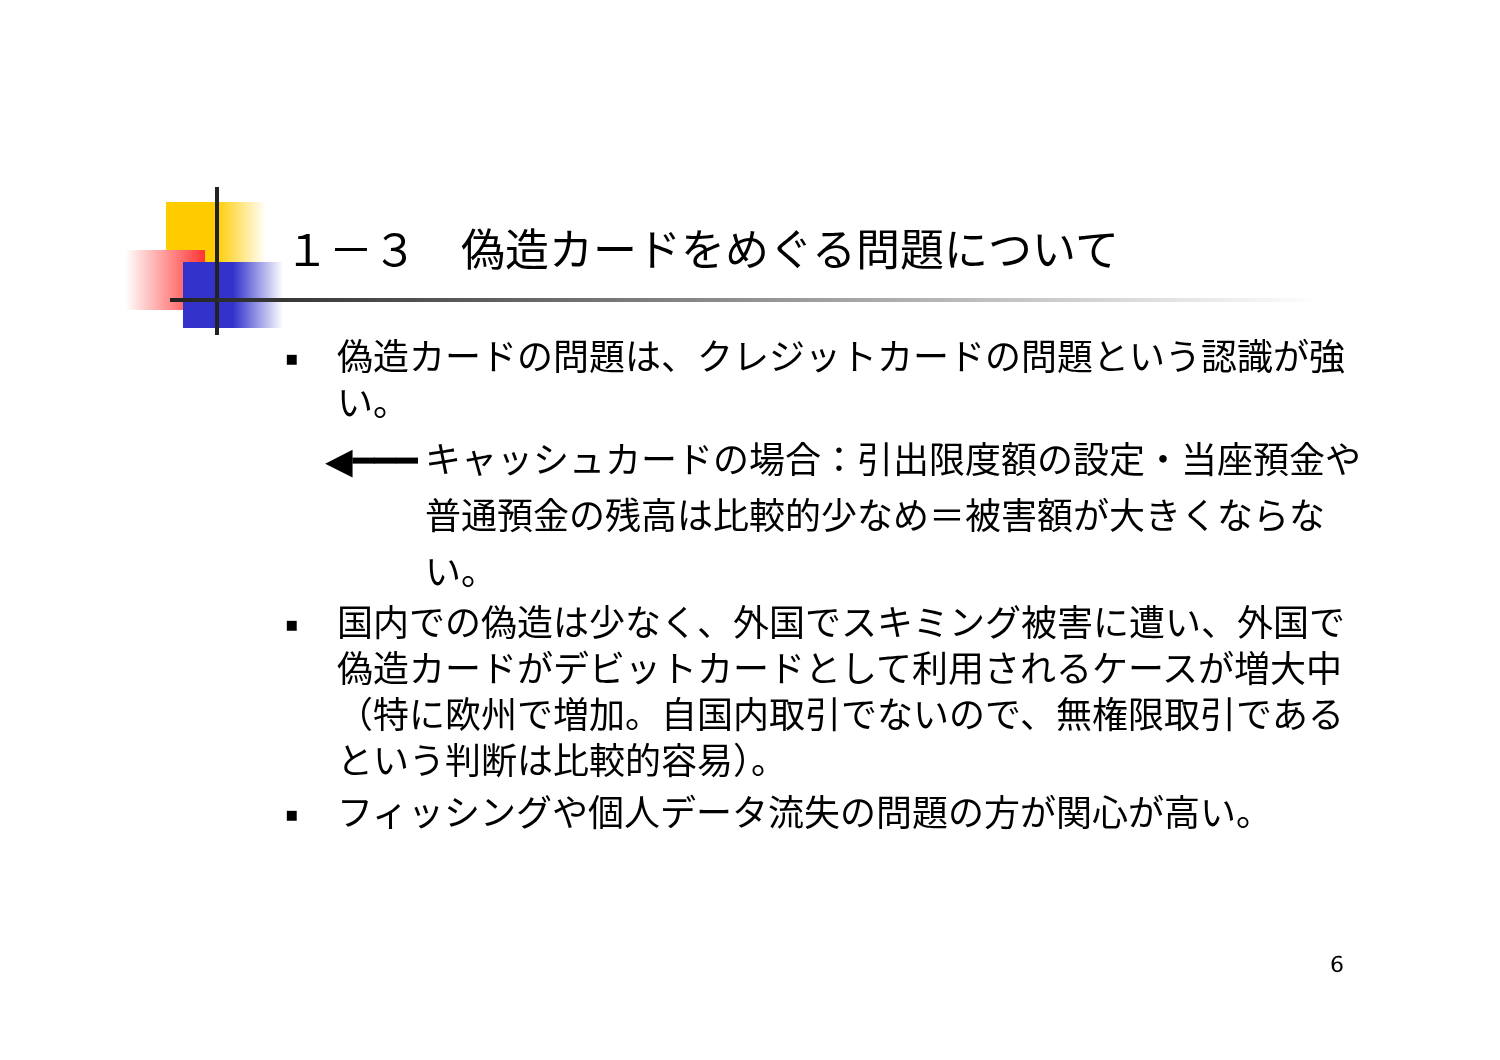１－３　偽造カードをめぐる問題について
▪ 偽造カードの問題は、クレジットカードの問題という認識が強い。
◀━━━ キャッシュカードの場合：引出限度額の設定・当座預金や普通預金の残高は比較的少なめ＝被害額が大きくならない。
▪ 国内での偽造は少なく、外国でスキミング被害に遭い、外国で偽造カードがデビットカードとして利用されるケースが増大中（特に欧州で増加。自国内取引でないので、無権限取引であるという判断は比較的容易）。
▪ フィッシングや個人データ流失の問題の方が関心が高い。
6